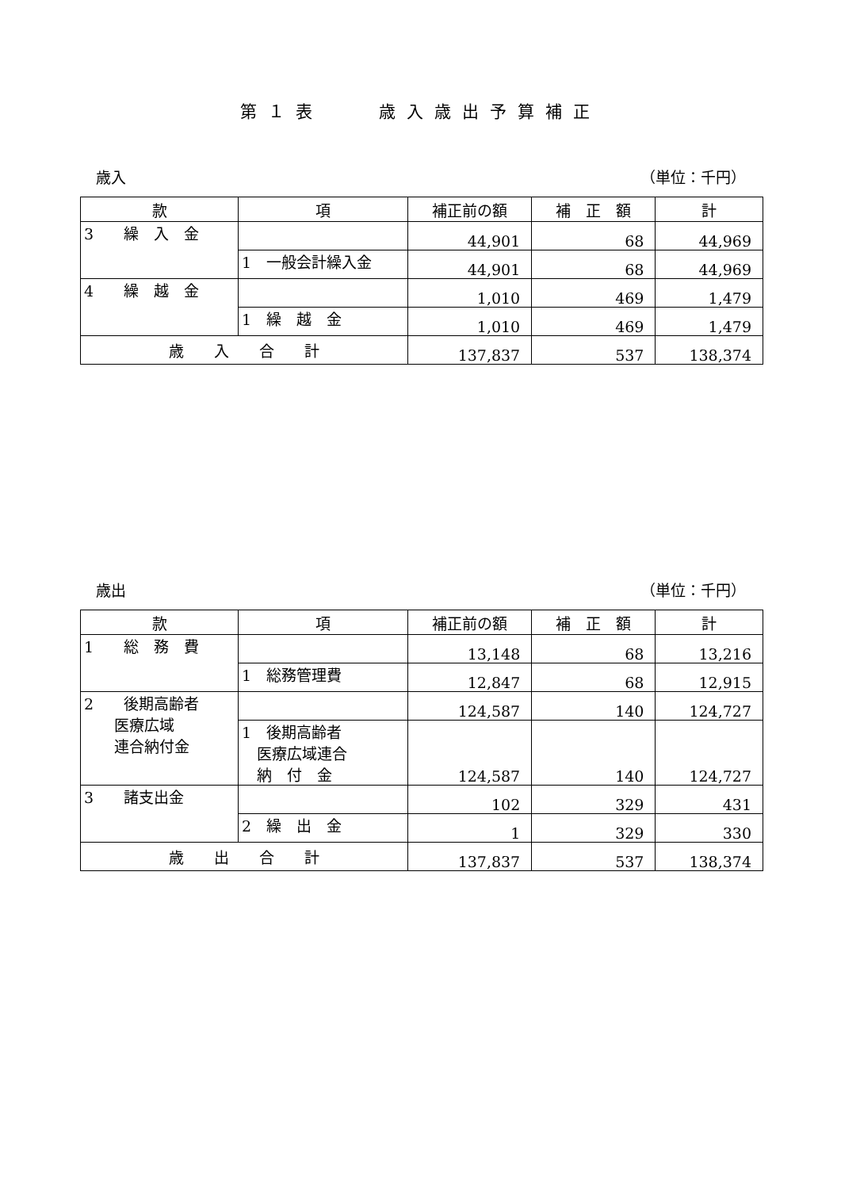第１表　　歳入歳出予算補正
歳入 （単位：千円）
| 款 | 項 | 補正前の額 | 補 正 額 | 計 |
| --- | --- | --- | --- | --- |
| 3 繰 入 金 | | 44,901 | 68 | 44,969 |
| | 1 一般会計繰入金 | 44,901 | 68 | 44,969 |
| 4 繰 越 金 | | 1,010 | 469 | 1,479 |
| | 1 繰 越 金 | 1,010 | 469 | 1,479 |
| 歳 入 合 計 | | 137,837 | 537 | 138,374 |
歳出 （単位：千円）
| 款 | 項 | 補正前の額 | 補 正 額 | 計 |
| --- | --- | --- | --- | --- |
| 1 総 務 費 | | 13,148 | 68 | 13,216 |
| | 1 総務管理費 | 12,847 | 68 | 12,915 |
| 2 後期高齢者 医療広域 連合納付金 | | 124,587 | 140 | 124,727 |
| | 1 後期高齢者 医療広域連合 納 付 金 | 124,587 | 140 | 124,727 |
| 3 諸支出金 | | 102 | 329 | 431 |
| | 2 繰 出 金 | 1 | 329 | 330 |
| 歳 出 合 計 | | 137,837 | 537 | 138,374 |